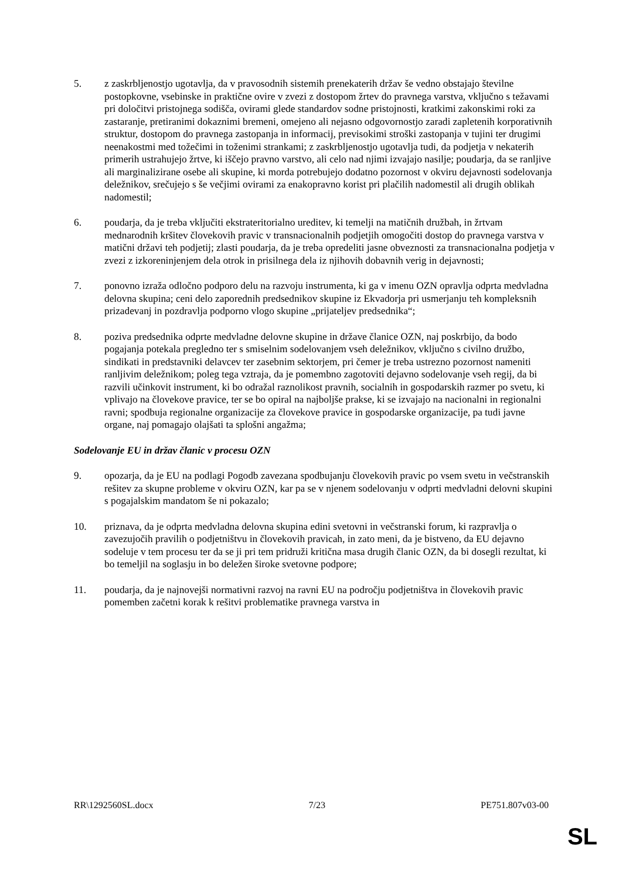5. z zaskrbljenostjo ugotavlja, da v pravosodnih sistemih prenekaterih držav še vedno obstajajo številne postopkovne, vsebinske in praktične ovire v zvezi z dostopom žrtev do pravnega varstva, vključno s težavami pri določitvi pristojnega sodišča, ovirami glede standardov sodne pristojnosti, kratkimi zakonskimi roki za zastaranje, pretiranimi dokaznimi bremeni, omejeno ali nejasno odgovornostjo zaradi zapletenih korporativnih struktur, dostopom do pravnega zastopanja in informacij, previsokimi stroški zastopanja v tujini ter drugimi neenakostmi med tožečimi in toženimi strankami; z zaskrbljenostjo ugotavlja tudi, da podjetja v nekaterih primerih ustrahujejo žrtve, ki iščejo pravno varstvo, ali celo nad njimi izvajajo nasilje; poudarja, da se ranljive ali marginalizirane osebe ali skupine, ki morda potrebujejo dodatno pozornost v okviru dejavnosti sodelovanja deležnikov, srečujejo s še večjimi ovirami za enakopravno korist pri plačilih nadomestil ali drugih oblikah nadomestil;
6. poudarja, da je treba vključiti ekstrateritorialno ureditev, ki temelji na matičnih družbah, in žrtvam mednarodnih kršitev človekovih pravic v transnacionalnih podjetjih omogočiti dostop do pravnega varstva v matični državi teh podjetij; zlasti poudarja, da je treba opredeliti jasne obveznosti za transnacionalna podjetja v zvezi z izkoreninjenjem dela otrok in prisilnega dela iz njihovih dobavnih verig in dejavnosti;
7. ponovno izraža odločno podporo delu na razvoju instrumenta, ki ga v imenu OZN opravlja odprta medvladna delovna skupina; ceni delo zaporednih predsednikov skupine iz Ekvadorja pri usmerjanju teh kompleksnih prizadevanj in pozdravlja podporno vlogo skupine „prijateljev predsednika“;
8. poziva predsednika odprte medvladne delovne skupine in države članice OZN, naj poskrbijo, da bodo pogajanja potekala pregledno ter s smiselnim sodelovanjem vseh deležnikov, vključno s civilno družbo, sindikati in predstavniki delavcev ter zasebnim sektorjem, pri čemer je treba ustrezno pozornost nameniti ranljivim deležnikom; poleg tega vztraja, da je pomembno zagotoviti dejavno sodelovanje vseh regij, da bi razvili učinkovit instrument, ki bo odražal raznolikost pravnih, socialnih in gospodarskih razmer po svetu, ki vplivajo na človekove pravice, ter se bo opiral na najboljše prakse, ki se izvajajo na nacionalni in regionalni ravni; spodbuja regionalne organizacije za človekove pravice in gospodarske organizacije, pa tudi javne organe, naj pomagajo olajšati ta splošni angažma;
Sodelovanje EU in držav članic v procesu OZN
9. opozarja, da je EU na podlagi Pogodb zavezana spodbujanju človekovih pravic po vsem svetu in večstranskih rešitev za skupne probleme v okviru OZN, kar pa se v njenem sodelovanju v odprti medvladni delovni skupini s pogajalskim mandatom še ni pokazalo;
10. priznava, da je odprta medvladna delovna skupina edini svetovni in večstranski forum, ki razpravlja o zavezujočih pravilih o podjetništvu in človekovih pravicah, in zato meni, da je bistveno, da EU dejavno sodeluje v tem procesu ter da se ji pri tem pridruži kritična masa drugih članic OZN, da bi dosegli rezultat, ki bo temeljil na soglasju in bo deležen široke svetovne podpore;
11. poudarja, da je najnovejši normativni razvoj na ravni EU na področju podjetništva in človekovih pravic pomemben začetni korak k rešitvi problematike pravnega varstva in
RR\1292560SL.docx 7/23 PE751.807v03-00
SL